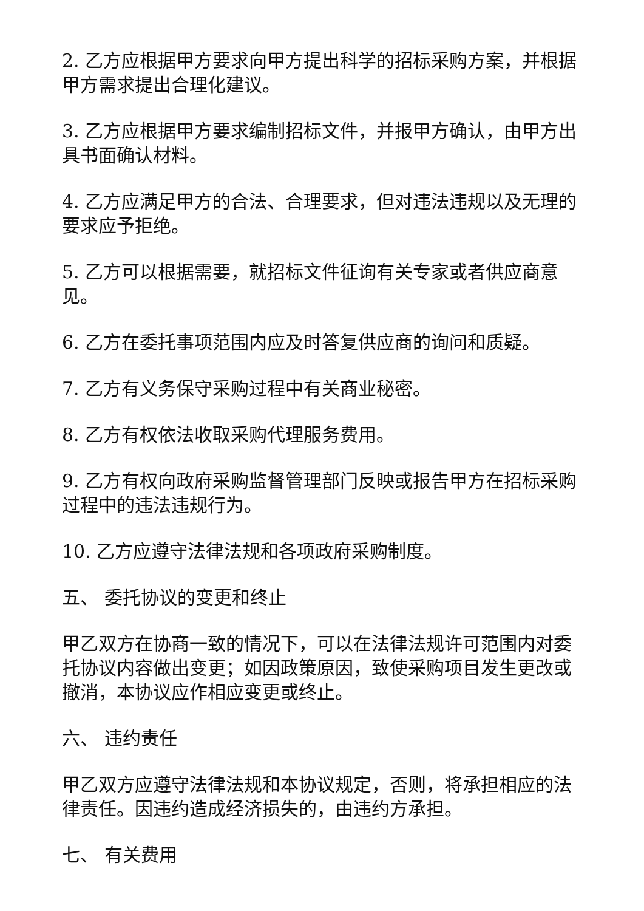2. 乙方应根据甲方要求向甲方提出科学的招标采购方案，并根据甲方需求提出合理化建议。
3. 乙方应根据甲方要求编制招标文件，并报甲方确认，由甲方出具书面确认材料。
4. 乙方应满足甲方的合法、合理要求，但对违法违规以及无理的要求应予拒绝。
5. 乙方可以根据需要，就招标文件征询有关专家或者供应商意见。
6. 乙方在委托事项范围内应及时答复供应商的询问和质疑。
7. 乙方有义务保守采购过程中有关商业秘密。
8. 乙方有权依法收取采购代理服务费用。
9. 乙方有权向政府采购监督管理部门反映或报告甲方在招标采购过程中的违法违规行为。
10. 乙方应遵守法律法规和各项政府采购制度。
五、 委托协议的变更和终止
甲乙双方在协商一致的情况下，可以在法律法规许可范围内对委托协议内容做出变更；如因政策原因，致使采购项目发生更改或撤消，本协议应作相应变更或终止。
六、 违约责任
甲乙双方应遵守法律法规和本协议规定，否则，将承担相应的法律责任。因违约造成经济损失的，由违约方承担。
七、 有关费用